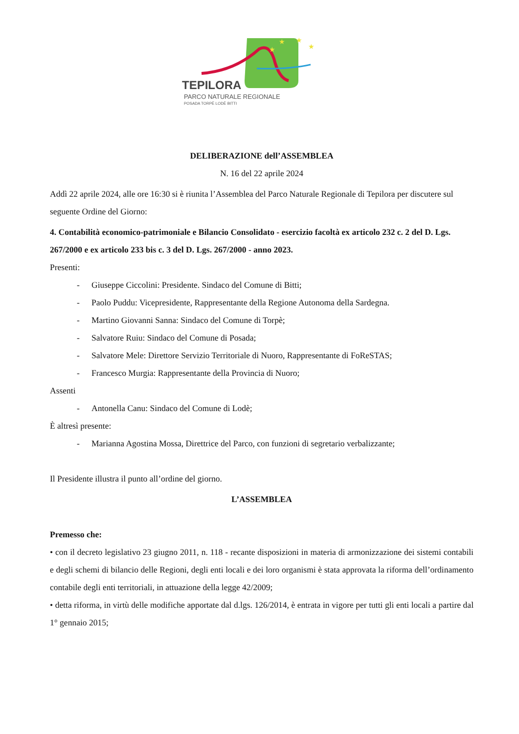★
★
★
★
TEPILORA
PARCO NATURALE REGIONALE
POSADA TORPÈ LODÈ BITTI
DELIBERAZIONE dell’ASSEMBLEA
N. 16 del 22 aprile 2024
Addì 22 aprile 2024, alle ore 16:30 si è riunita l’Assemblea del Parco Naturale Regionale di Tepilora per discutere sul seguente Ordine del Giorno:
4. Contabilità economico-patrimoniale e Bilancio Consolidato - esercizio facoltà ex articolo 232 c. 2 del D. Lgs. 267/2000 e ex articolo 233 bis c. 3 del D. Lgs. 267/2000 - anno 2023.
Presenti:
- Giuseppe Ciccolini: Presidente. Sindaco del Comune di Bitti;
- Paolo Puddu: Vicepresidente, Rappresentante della Regione Autonoma della Sardegna.
- Martino Giovanni Sanna: Sindaco del Comune di Torpè;
- Salvatore Ruiu: Sindaco del Comune di Posada;
- Salvatore Mele: Direttore Servizio Territoriale di Nuoro, Rappresentante di FoReSTAS;
- Francesco Murgia: Rappresentante della Provincia di Nuoro;
Assenti
- Antonella Canu: Sindaco del Comune di Lodè;
È altresì presente:
- Marianna Agostina Mossa, Direttrice del Parco, con funzioni di segretario verbalizzante;
Il Presidente illustra il punto all’ordine del giorno.
L’ASSEMBLEA
Premesso che:
• con il decreto legislativo 23 giugno 2011, n. 118 - recante disposizioni in materia di armonizzazione dei sistemi contabili e degli schemi di bilancio delle Regioni, degli enti locali e dei loro organismi è stata approvata la riforma dell’ordinamento contabile degli enti territoriali, in attuazione della legge 42/2009;
• detta riforma, in virtù delle modifiche apportate dal d.lgs. 126/2014, è entrata in vigore per tutti gli enti locali a partire dal 1° gennaio 2015;